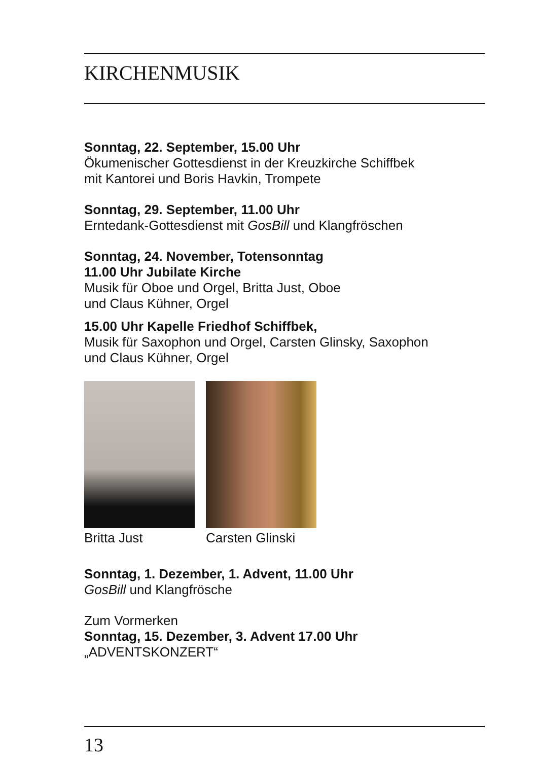KIRCHENMUSIK
Sonntag, 22. September, 15.00 Uhr
Ökumenischer Gottesdienst in der Kreuzkirche Schiffbek
mit Kantorei und Boris Havkin, Trompete
Sonntag, 29. September, 11.00 Uhr
Erntedank-Gottesdienst mit GosBill und Klangfröschen
Sonntag, 24. November, Totensonntag
11.00 Uhr Jubilate Kirche
Musik für Oboe und Orgel, Britta Just, Oboe
und Claus Kühner, Orgel
15.00 Uhr Kapelle Friedhof Schiffbek,
Musik für Saxophon und Orgel, Carsten Glinsky, Saxophon
und Claus Kühner, Orgel
Britta Just Carsten Glinski
Sonntag, 1. Dezember, 1. Advent, 11.00 Uhr
GosBill und Klangfrösche
Zum Vormerken
Sonntag, 15. Dezember, 3. Advent 17.00 Uhr
„ADVENTSKONZERT“
13